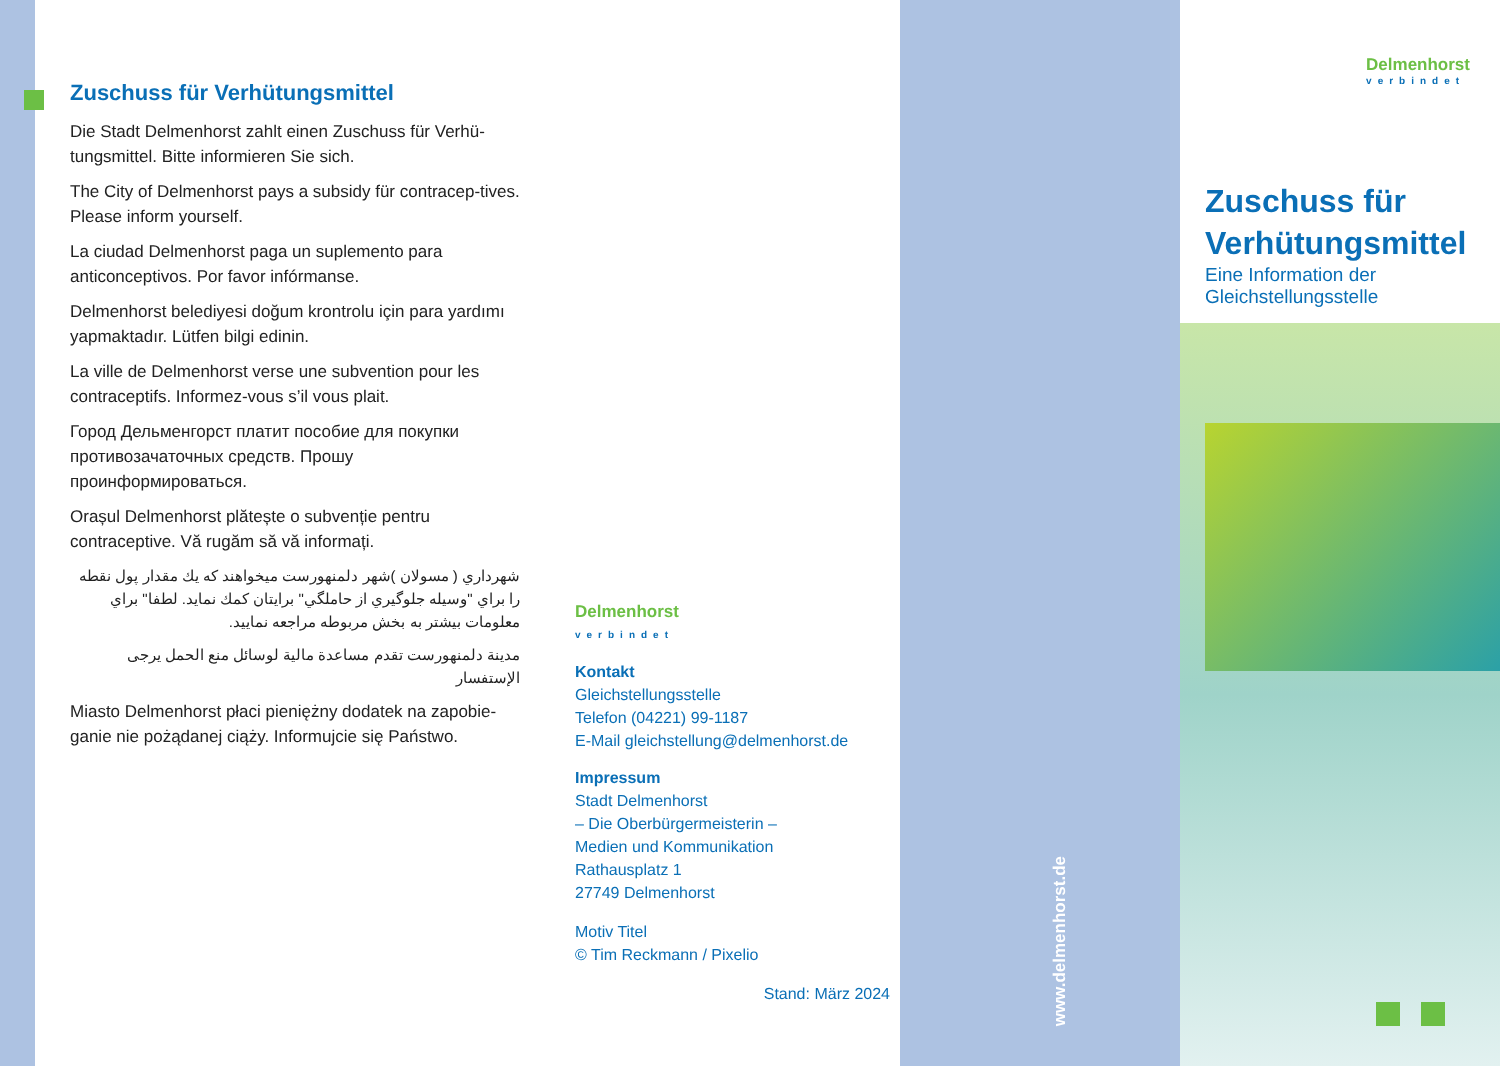Zuschuss für Verhütungsmittel
Die Stadt Delmenhorst zahlt einen Zuschuss für Verhü-tungsmittel. Bitte informieren Sie sich.
The City of Delmenhorst pays a subsidy für contracep-tives. Please inform yourself.
La ciudad Delmenhorst paga un suplemento para anticonceptivos. Por favor infórmanse.
Delmenhorst belediyesi doğum krontrolu için para yardımı yapmaktadır. Lütfen bilgi edinin.
La ville de Delmenhorst verse une subvention pour les contraceptifs. Informez-vous s’il vous plait.
Город Дельменгорст платит пособие для покупки противозачаточных средств. Прошу проинформироваться.
Orașul Delmenhorst plătește o subvenție pentru contraceptive. Vă rugăm să vă informați.
شهرداري ( مسولان )شهر دلمنهورست ميخواهند كه يك مقدار پول نقطه را براي "وسيله جلوگيري از حاملگي" برايتان كمك نمايد. لطفا" براي معلومات بيشتر به بخش مربوطه مراجعه نماييد.
مدينة دلمنهورست تقدم مساعدة مالية لوسائل منع الحمل يرجى الإستفسار
Miasto Delmenhorst płaci pieniężny dodatek na zapobie-ganie nie pożądanej ciąży. Informujcie się Państwo.
Delmenhorst
verbindet
Kontakt
Gleichstellungsstelle
Telefon (04221) 99-1187
E-Mail gleichstellung@delmenhorst.de
Impressum
Stadt Delmenhorst
– Die Oberbürgermeisterin –
Medien und Kommunikation
Rathausplatz 1
27749 Delmenhorst
Motiv Titel
© Tim Reckmann / Pixelio
Stand: März 2024
www.delmenhorst.de
Delmenhorst
verbindet
Zuschuss für
Verhütungsmittel
Eine Information der Gleichstellungsstelle